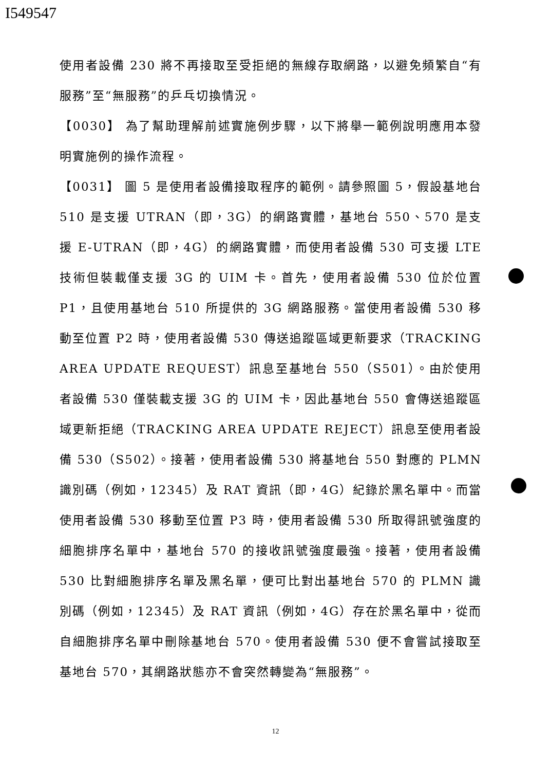I549547
使用者設備 230 將不再接取至受拒絕的無線存取網路，以避免頻繁自“有服務”至“無服務”的乒乓切換情況。
【0030】 為了幫助理解前述實施例步驟，以下將舉一範例說明應用本發明實施例的操作流程。
【0031】 圖 5 是使用者設備接取程序的範例。請參照圖 5，假設基地台 510 是支援 UTRAN（即，3G）的網路實體，基地台 550、570 是支援 E-UTRAN（即，4G）的網路實體，而使用者設備 530 可支援 LTE 技術但裝載僅支援 3G 的 UIM 卡。首先，使用者設備 530 位於位置 P1，且使用基地台 510 所提供的 3G 網路服務。當使用者設備 530 移動至位置 P2 時，使用者設備 530 傳送追蹤區域更新要求（TRACKING AREA UPDATE REQUEST）訊息至基地台 550（S501）。由於使用者設備 530 僅裝載支援 3G 的 UIM 卡，因此基地台 550 會傳送追蹤區域更新拒絕（TRACKING AREA UPDATE REJECT）訊息至使用者設備 530（S502）。接著，使用者設備 530 將基地台 550 對應的 PLMN 識別碼（例如，12345）及 RAT 資訊（即，4G）紀錄於黑名單中。而當使用者設備 530 移動至位置 P3 時，使用者設備 530 所取得訊號強度的細胞排序名單中，基地台 570 的接收訊號強度最強。接著，使用者設備 530 比對細胞排序名單及黑名單，便可比對出基地台 570 的 PLMN 識別碼（例如，12345）及 RAT 資訊（例如，4G）存在於黑名單中，從而自細胞排序名單中刪除基地台 570。使用者設備 530 便不會嘗試接取至基地台 570，其網路狀態亦不會突然轉變為“無服務”。
12